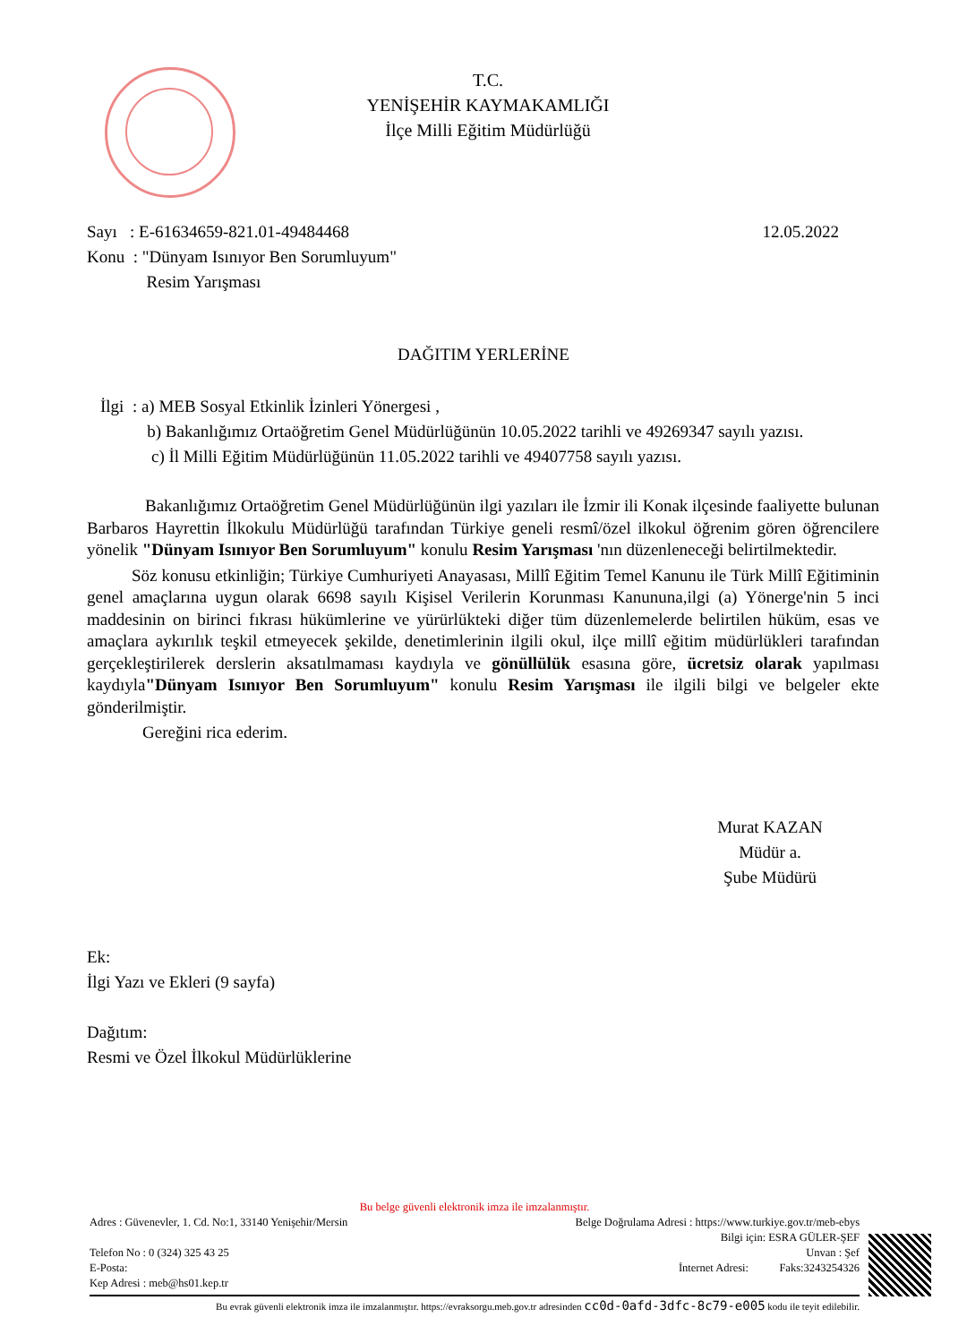T.C.
YENİŞEHİR KAYMAKAMLIĞI
İlçe Milli Eğitim Müdürlüğü
12.05.2022 Sayı : E-61634659-821.01-49484468
Konu : "Dünyam Isınıyor Ben Sorumluyum"
Resim Yarışması
DAĞITIM YERLERİNE
İlgi : a) MEB Sosyal Etkinlik İzinleri Yönergesi ,
b) Bakanlığımız Ortaöğretim Genel Müdürlüğünün 10.05.2022 tarihli ve 49269347 sayılı yazısı.
c) İl Milli Eğitim Müdürlüğünün 11.05.2022 tarihli ve 49407758 sayılı yazısı.
Bakanlığımız Ortaöğretim Genel Müdürlüğünün ilgi yazıları ile İzmir ili Konak ilçesinde faaliyette bulunan Barbaros Hayrettin İlkokulu Müdürlüğü tarafından Türkiye geneli resmî/özel ilkokul öğrenim gören öğrencilere yönelik "Dünyam Isınıyor Ben Sorumluyum" konulu Resim Yarışması 'nın düzenleneceği belirtilmektedir.
Söz konusu etkinliğin; Türkiye Cumhuriyeti Anayasası, Millî Eğitim Temel Kanunu ile Türk Millî Eğitiminin genel amaçlarına uygun olarak 6698 sayılı Kişisel Verilerin Korunması Kanununa,ilgi (a) Yönerge'nin 5 inci maddesinin on birinci fıkrası hükümlerine ve yürürlükteki diğer tüm düzenlemelerde belirtilen hüküm, esas ve amaçlara aykırılık teşkil etmeyecek şekilde, denetimlerinin ilgili okul, ilçe millî eğitim müdürlükleri tarafından gerçekleştirilerek derslerin aksatılmaması kaydıyla ve gönüllülük esasına göre, ücretsiz olarak yapılması kaydıyla"Dünyam Isınıyor Ben Sorumluyum" konulu Resim Yarışması ile ilgili bilgi ve belgeler ekte gönderilmiştir.
Gereğini rica ederim.
Murat KAZAN
Müdür a.
Şube Müdürü
Ek:
İlgi Yazı ve Ekleri (9 sayfa)
Dağıtım:
Resmi ve Özel İlkokul Müdürlüklerine
Bu belge güvenli elektronik imza ile imzalanmıştır.
Adres : Güvenevler, 1. Cd. No:1, 33140 Yenişehir/Mersin Belge Doğrulama Adresi : https://www.turkiye.gov.tr/meb-ebys
Bilgi için: ESRA GÜLER-ŞEF
Telefon No : 0 (324) 325 43 25 Unvan : Şef
E-Posta: İnternet Adresi: Faks:3243254326
Kep Adresi : meb@hs01.kep.tr
Bu evrak güvenli elektronik imza ile imzalanmıştır. https://evraksorgu.meb.gov.tr adresinden cc0d-0afd-3dfc-8c79-e005 kodu ile teyit edilebilir.